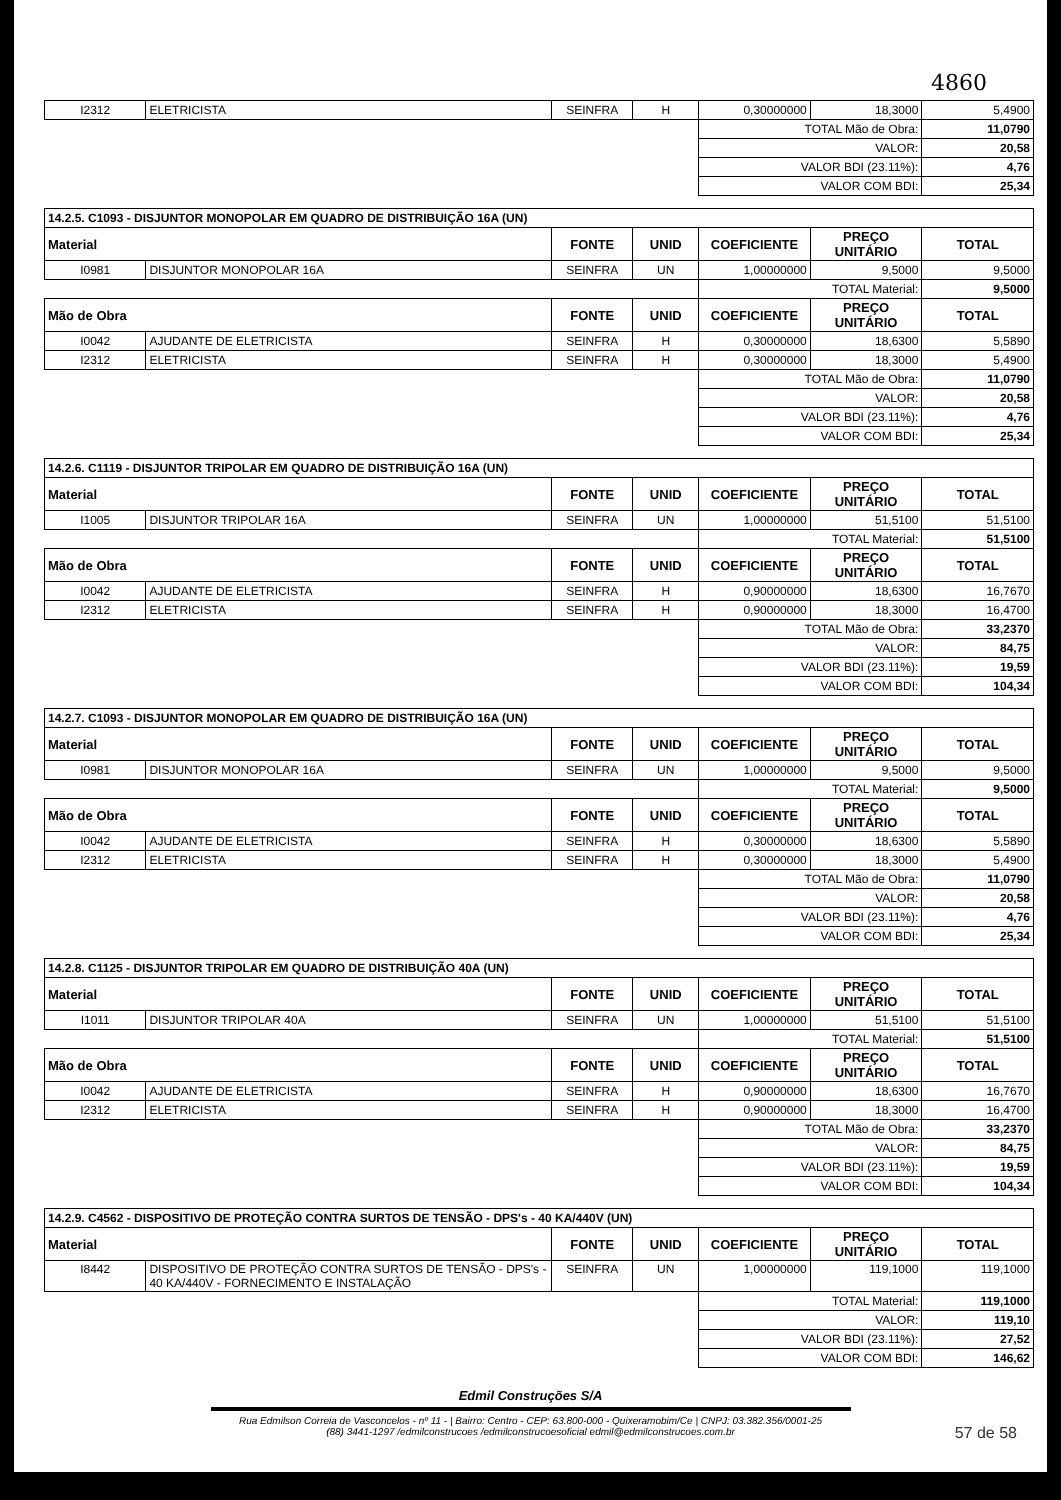4860
| I2312 | ELETRICISTA | SEINFRA | H | 0,30000000 | 18,3000 | 5,4900 |
| | | | | TOTAL Mão de Obra: | | 11,0790 |
| | | | | VALOR: | | 20,58 |
| | | | | VALOR BDI (23.11%): | | 4,76 |
| | | | | VALOR COM BDI: | | 25,34 |
| 14.2.5. C1093 - DISJUNTOR MONOPOLAR EM QUADRO DE DISTRIBUIÇÃO 16A (UN) | | | | | | |
| Material | | FONTE | UNID | COEFICIENTE | PREÇO UNITÁRIO | TOTAL |
| I0981 | DISJUNTOR MONOPOLAR 16A | SEINFRA | UN | 1,00000000 | 9,5000 | 9,5000 |
| | | | | TOTAL Material: | | 9,5000 |
| Mão de Obra | | FONTE | UNID | COEFICIENTE | PREÇO UNITÁRIO | TOTAL |
| I0042 | AJUDANTE DE ELETRICISTA | SEINFRA | H | 0,30000000 | 18,6300 | 5,5890 |
| I2312 | ELETRICISTA | SEINFRA | H | 0,30000000 | 18,3000 | 5,4900 |
| | | | | TOTAL Mão de Obra: | | 11,0790 |
| | | | | VALOR: | | 20,58 |
| | | | | VALOR BDI (23.11%): | | 4,76 |
| | | | | VALOR COM BDI: | | 25,34 |
| 14.2.6. C1119 - DISJUNTOR TRIPOLAR EM QUADRO DE DISTRIBUIÇÃO 16A (UN) | | | | | | |
| Material | | FONTE | UNID | COEFICIENTE | PREÇO UNITÁRIO | TOTAL |
| I1005 | DISJUNTOR TRIPOLAR 16A | SEINFRA | UN | 1,00000000 | 51,5100 | 51,5100 |
| | | | | TOTAL Material: | | 51,5100 |
| Mão de Obra | | FONTE | UNID | COEFICIENTE | PREÇO UNITÁRIO | TOTAL |
| I0042 | AJUDANTE DE ELETRICISTA | SEINFRA | H | 0,90000000 | 18,6300 | 16,7670 |
| I2312 | ELETRICISTA | SEINFRA | H | 0,90000000 | 18,3000 | 16,4700 |
| | | | | TOTAL Mão de Obra: | | 33,2370 |
| | | | | VALOR: | | 84,75 |
| | | | | VALOR BDI (23.11%): | | 19,59 |
| | | | | VALOR COM BDI: | | 104,34 |
| 14.2.7. C1093 - DISJUNTOR MONOPOLAR EM QUADRO DE DISTRIBUIÇÃO 16A (UN) | | | | | | |
| Material | | FONTE | UNID | COEFICIENTE | PREÇO UNITÁRIO | TOTAL |
| I0981 | DISJUNTOR MONOPOLAR 16A | SEINFRA | UN | 1,00000000 | 9,5000 | 9,5000 |
| | | | | TOTAL Material: | | 9,5000 |
| Mão de Obra | | FONTE | UNID | COEFICIENTE | PREÇO UNITÁRIO | TOTAL |
| I0042 | AJUDANTE DE ELETRICISTA | SEINFRA | H | 0,30000000 | 18,6300 | 5,5890 |
| I2312 | ELETRICISTA | SEINFRA | H | 0,30000000 | 18,3000 | 5,4900 |
| | | | | TOTAL Mão de Obra: | | 11,0790 |
| | | | | VALOR: | | 20,58 |
| | | | | VALOR BDI (23.11%): | | 4,76 |
| | | | | VALOR COM BDI: | | 25,34 |
| 14.2.8. C1125 - DISJUNTOR TRIPOLAR EM QUADRO DE DISTRIBUIÇÃO 40A (UN) | | | | | | |
| Material | | FONTE | UNID | COEFICIENTE | PREÇO UNITÁRIO | TOTAL |
| I1011 | DISJUNTOR TRIPOLAR 40A | SEINFRA | UN | 1,00000000 | 51,5100 | 51,5100 |
| | | | | TOTAL Material: | | 51,5100 |
| Mão de Obra | | FONTE | UNID | COEFICIENTE | PREÇO UNITÁRIO | TOTAL |
| I0042 | AJUDANTE DE ELETRICISTA | SEINFRA | H | 0,90000000 | 18,6300 | 16,7670 |
| I2312 | ELETRICISTA | SEINFRA | H | 0,90000000 | 18,3000 | 16,4700 |
| | | | | TOTAL Mão de Obra: | | 33,2370 |
| | | | | VALOR: | | 84,75 |
| | | | | VALOR BDI (23.11%): | | 19,59 |
| | | | | VALOR COM BDI: | | 104,34 |
| 14.2.9. C4562 - DISPOSITIVO DE PROTEÇÃO CONTRA SURTOS DE TENSÃO - DPS's - 40 KA/440V (UN) | | | | | | |
| Material | | FONTE | UNID | COEFICIENTE | PREÇO UNITÁRIO | TOTAL |
| I8442 | DISPOSITIVO DE PROTEÇÃO CONTRA SURTOS DE TENSÃO - DPS's - 40 KA/440V - FORNECIMENTO E INSTALAÇÃO | SEINFRA | UN | 1,00000000 | 119,1000 | 119,1000 |
| | | | | TOTAL Material: | | 119,1000 |
| | | | | VALOR: | | 119,10 |
| | | | | VALOR BDI (23.11%): | | 27,52 |
| | | | | VALOR COM BDI: | | 146,62 |
Edmil Construções S/A
Rua Edmilson Correia de Vasconcelos - nº 11 - | Bairro: Centro - CEP: 63.800-000 - Quixeramobim/Ce | CNPJ: 03.382.356/0001-25
(88) 3441-1297 /edmilconstrucoes /edmilconstrucoesoficial edmil@edmilconstrucoes.com.br
57 de 58